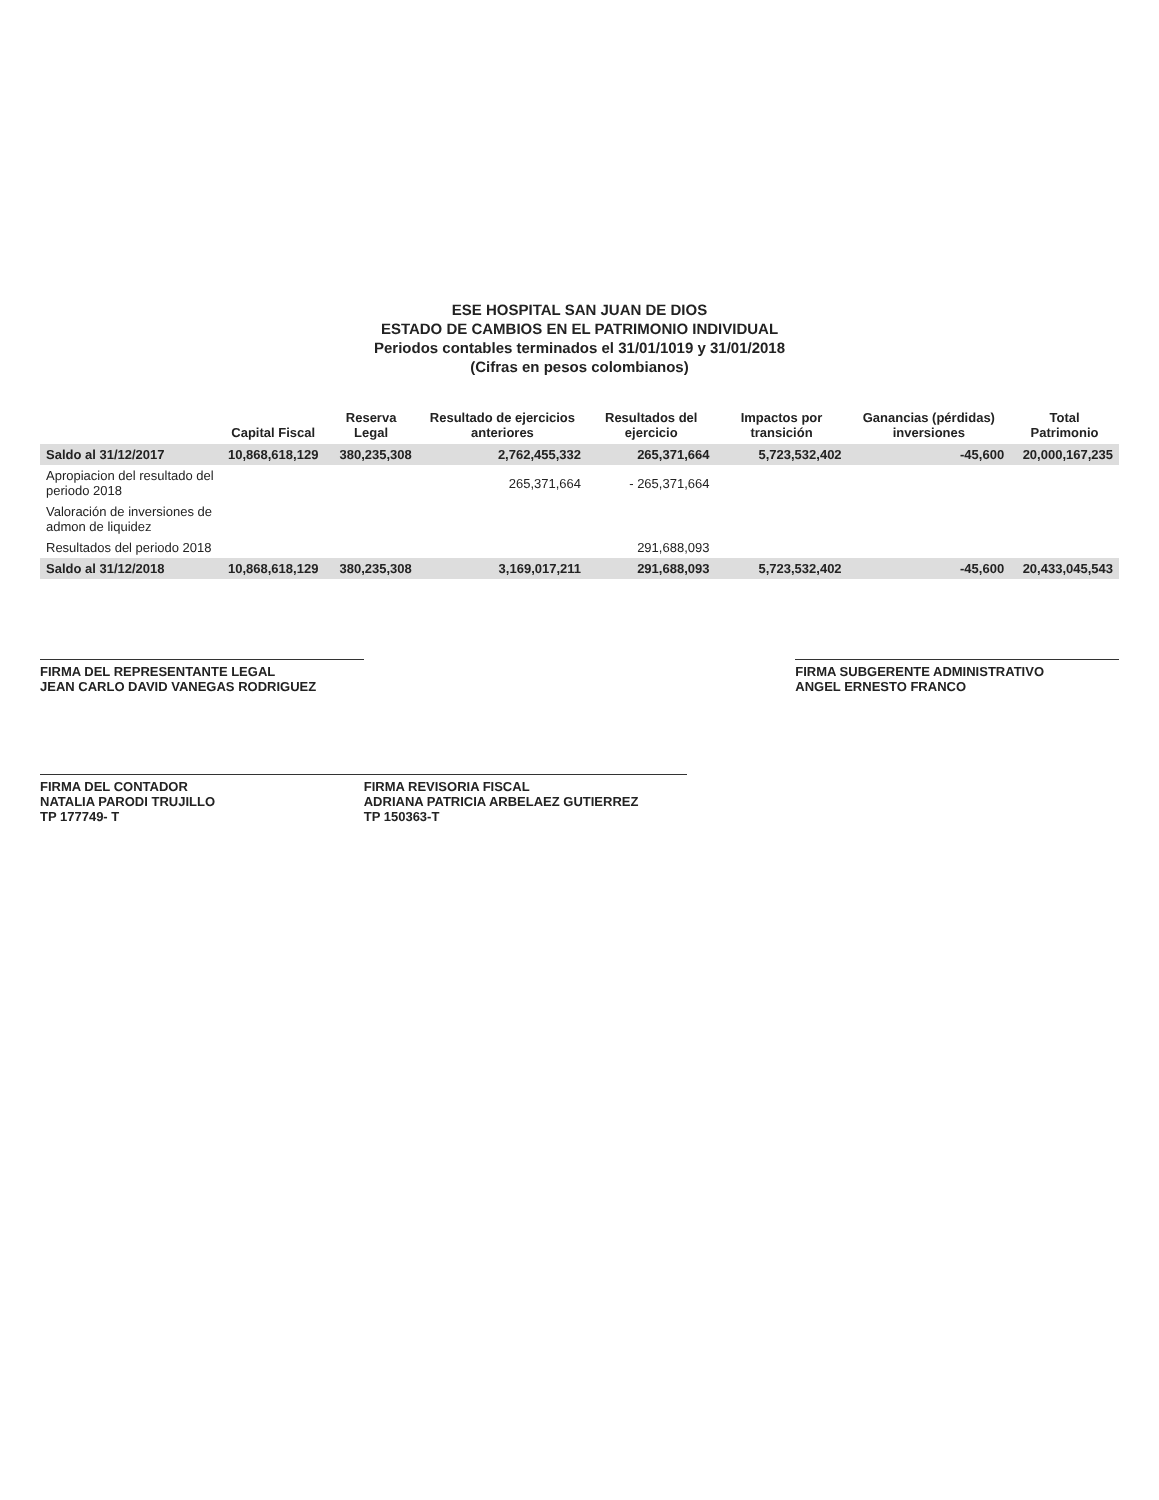ESE HOSPITAL SAN JUAN DE DIOS
ESTADO DE CAMBIOS EN EL PATRIMONIO INDIVIDUAL
Periodos contables terminados el 31/01/1019 y 31/01/2018
(Cifras en pesos colombianos)
| | Capital Fiscal | Reserva Legal | Resultado de ejercicios anteriores | Resultados del ejercicio | Impactos por transición | Ganancias (pérdidas) inversiones | Total Patrimonio |
| --- | --- | --- | --- | --- | --- | --- | --- |
| Saldo al 31/12/2017 | 10,868,618,129 | 380,235,308 | 2,762,455,332 | 265,371,664 | 5,723,532,402 | -45,600 | 20,000,167,235 |
| Apropiacion del resultado del periodo 2018 | | | 265,371,664 | - 265,371,664 | | | |
| Valoración de inversiones de admon de liquidez | | | | | | | |
| Resultados del periodo 2018 | | | | 291,688,093 | | | |
| Saldo al 31/12/2018 | 10,868,618,129 | 380,235,308 | 3,169,017,211 | 291,688,093 | 5,723,532,402 | -45,600 | 20,433,045,543 |
FIRMA DEL REPRESENTANTE LEGAL
JEAN CARLO DAVID VANEGAS RODRIGUEZ
FIRMA SUBGERENTE ADMINISTRATIVO
ANGEL ERNESTO FRANCO
FIRMA DEL CONTADOR
NATALIA PARODI TRUJILLO
TP 177749- T
FIRMA REVISORIA FISCAL
ADRIANA PATRICIA ARBELAEZ GUTIERREZ
TP 150363-T